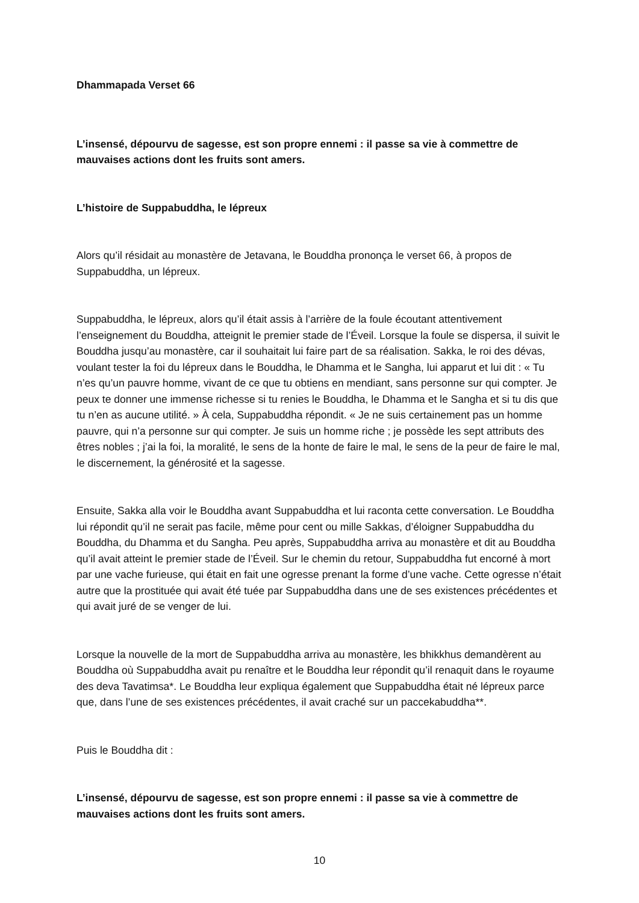Dhammapada Verset 66
L’insensé, dépourvu de sagesse, est son propre ennemi : il passe sa vie à commettre de mauvaises actions dont les fruits sont amers.
L’histoire de Suppabuddha, le lépreux
Alors qu’il résidait au monastère de Jetavana, le Bouddha prononça le verset 66, à propos de Suppabuddha, un lépreux.
Suppabuddha, le lépreux, alors qu’il était assis à l’arrière de la foule écoutant attentivement l’enseignement du Bouddha, atteignit le premier stade de l’Éveil. Lorsque la foule se dispersa, il suivit le Bouddha jusqu’au monastère, car il souhaitait lui faire part de sa réalisation. Sakka, le roi des dévas, voulant tester la foi du lépreux dans le Bouddha, le Dhamma et le Sangha, lui apparut et lui dit : « Tu n’es qu’un pauvre homme, vivant de ce que tu obtiens en mendiant, sans personne sur qui compter. Je peux te donner une immense richesse si tu renies le Bouddha, le Dhamma et le Sangha et si tu dis que tu n’en as aucune utilité. » À cela, Suppabuddha répondit. « Je ne suis certainement pas un homme pauvre, qui n’a personne sur qui compter. Je suis un homme riche ; je possède les sept attributs des êtres nobles ; j’ai la foi, la moralité, le sens de la honte de faire le mal, le sens de la peur de faire le mal, le discernement, la générosité et la sagesse.
Ensuite, Sakka alla voir le Bouddha avant Suppabuddha et lui raconta cette conversation. Le Bouddha lui répondit qu’il ne serait pas facile, même pour cent ou mille Sakkas, d’éloigner Suppabuddha du Bouddha, du Dhamma et du Sangha. Peu après, Suppabuddha arriva au monastère et dit au Bouddha qu’il avait atteint le premier stade de l’Éveil. Sur le chemin du retour, Suppabuddha fut encorné à mort par une vache furieuse, qui était en fait une ogresse prenant la forme d’une vache. Cette ogresse n’était autre que la prostituée qui avait été tuée par Suppabuddha dans une de ses existences précédentes et qui avait juré de se venger de lui.
Lorsque la nouvelle de la mort de Suppabuddha arriva au monastère, les bhikkhus demandèrent au Bouddha où Suppabuddha avait pu renaître et le Bouddha leur répondit qu’il renaquit dans le royaume des deva Tavatimsa*. Le Bouddha leur expliqua également que Suppabuddha était né lépreux parce que, dans l’une de ses existences précédentes, il avait craché sur un paccekabuddha**.
Puis le Bouddha dit :
L’insensé, dépourvu de sagesse, est son propre ennemi : il passe sa vie à commettre de mauvaises actions dont les fruits sont amers.
10